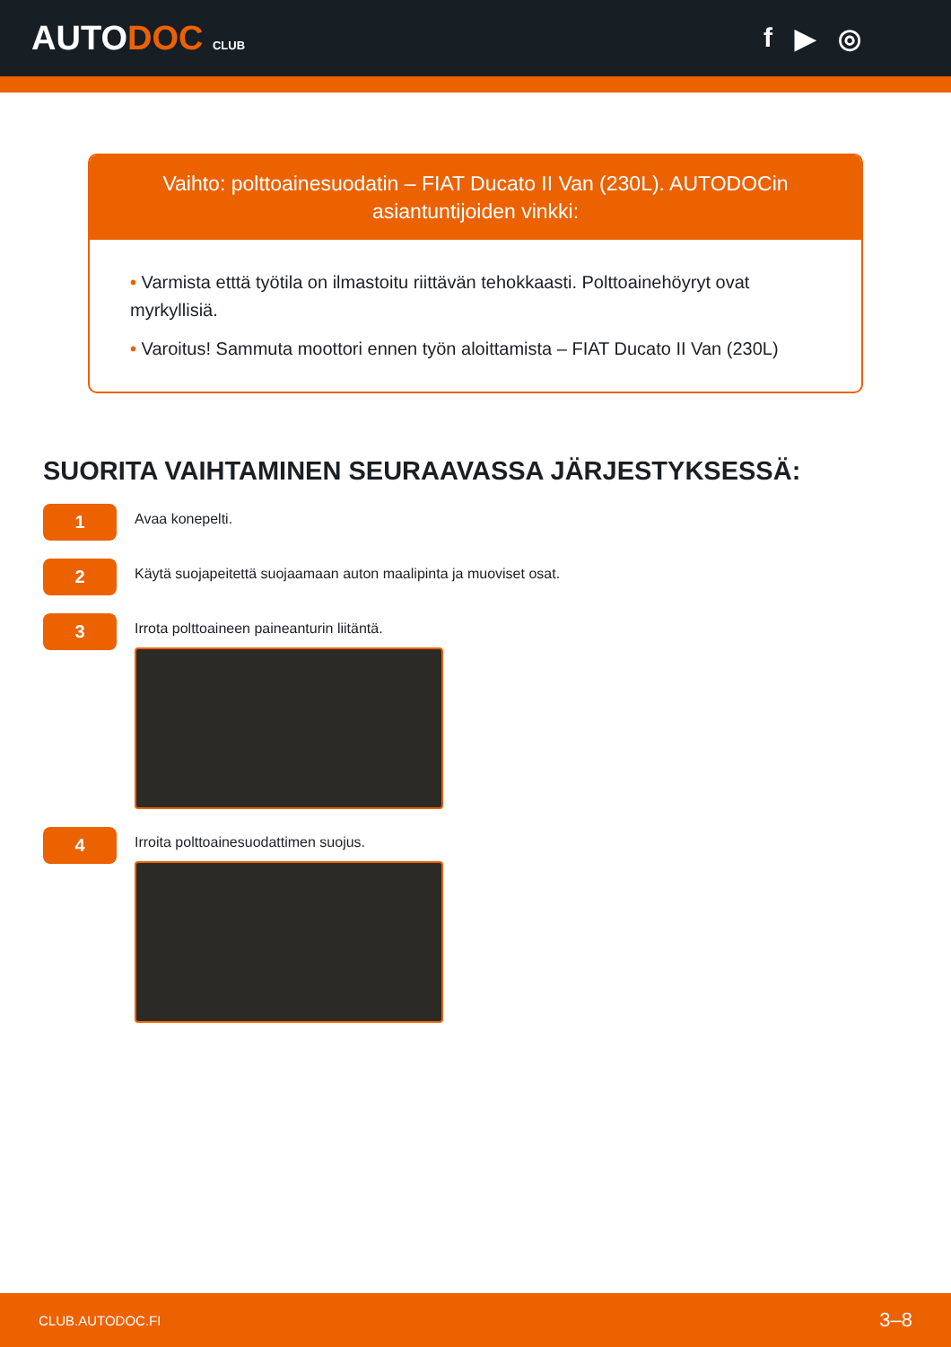AUTODOC CLUB
f ▶ ◎
Vaihto: polttoainesuodatin – FIAT Ducato II Van (230L). AUTODOCin asiantuntijoiden vinkki:
• Varmista etttä työtila on ilmastoitu riittävän tehokkaasti. Polttoainehöyryt ovat myrkyllisiä.
• Varoitus! Sammuta moottori ennen työn aloittamista – FIAT Ducato II Van (230L)
SUORITA VAIHTAMINEN SEURAAVASSA JÄRJESTYKSESSÄ:
1
Avaa konepelti.
2
Käytä suojapeitettä suojaamaan auton maalipinta ja muoviset osat.
3
Irrota polttoaineen paineanturin liitäntä.
4
Irroita polttoainesuodattimen suojus.
CLUB.AUTODOC.FI 3–8